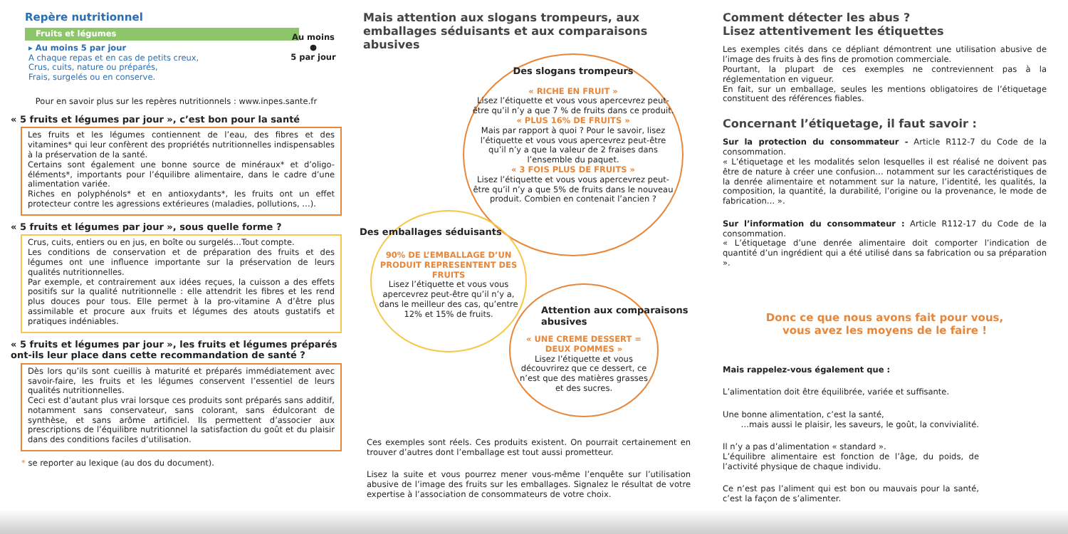Repère nutritionnel
Fruits et légumes
▸ Au moins 5 par jour
A chaque repas et en cas de petits creux,
Crus, cuits, nature ou préparés,
Frais, surgelés ou en conserve.
Au moins
●
5 par jour
Pour en savoir plus sur les repères nutritionnels : www.inpes.sante.fr
« 5 fruits et légumes par jour », c’est bon pour la santé
Les fruits et les légumes contiennent de l’eau, des fibres et des vitamines* qui leur confèrent des propriétés nutritionnelles indispensables à la préservation de la santé.
Certains sont également une bonne source de minéraux* et d’oligo-éléments*, importants pour l’équilibre alimentaire, dans le cadre d’une alimentation variée.
Riches en polyphénols* et en antioxydants*, les fruits ont un effet protecteur contre les agressions extérieures (maladies, pollutions, …).
« 5 fruits et légumes par jour », sous quelle forme ?
Crus, cuits, entiers ou en jus, en boîte ou surgelés…Tout compte.
Les conditions de conservation et de préparation des fruits et des légumes ont une influence importante sur la préservation de leurs qualités nutritionnelles.
Par exemple, et contrairement aux idées reçues, la cuisson a des effets positifs sur la qualité nutritionnelle : elle attendrit les fibres et les rend plus douces pour tous. Elle permet à la pro-vitamine A d’être plus assimilable et procure aux fruits et légumes des atouts gustatifs et pratiques indéniables.
« 5 fruits et légumes par jour », les fruits et légumes préparés ont-ils leur place dans cette recommandation de santé ?
Dès lors qu’ils sont cueillis à maturité et préparés immédiatement avec savoir-faire, les fruits et les légumes conservent l’essentiel de leurs qualités nutritionnelles.
Ceci est d’autant plus vrai lorsque ces produits sont préparés sans additif, notamment sans conservateur, sans colorant, sans édulcorant de synthèse, et sans arôme artificiel. Ils permettent d’associer aux prescriptions de l’équilibre nutritionnel la satisfaction du goût et du plaisir dans des conditions faciles d’utilisation.
* se reporter au lexique (au dos du document).
Mais attention aux slogans trompeurs, aux emballages séduisants et aux comparaisons abusives
Des slogans trompeurs
« RICHE EN FRUIT »
Lisez l’étiquette et vous vous apercevrez peut-être qu’il n’y a que 7 % de fruits dans ce produit.
« PLUS 16% DE FRUITS »
Mais par rapport à quoi ? Pour le savoir, lisez l’étiquette et vous vous apercevrez peut-être qu’il n’y a que la valeur de 2 fraises dans l’ensemble du paquet.
« 3 FOIS PLUS DE FRUITS »
Lisez l’étiquette et vous vous apercevrez peut-être qu’il n’y a que 5% de fruits dans le nouveau produit. Combien en contenait l’ancien ?
90% DE L’EMBALLAGE D’UN PRODUIT REPRESENTENT DES FRUITS
Lisez l’étiquette et vous vous apercevrez peut-être qu’il n’y a, dans le meilleur des cas, qu’entre 12% et 15% de fruits.
Des emballages séduisants
« UNE CREME DESSERT = DEUX POMMES »
Lisez l’étiquette et vous découvrirez que ce dessert, ce n’est que des matières grasses et des sucres.
Attention aux comparaisons abusives
Ces exemples sont réels. Ces produits existent. On pourrait certainement en trouver d’autres dont l’emballage est tout aussi prometteur.
Lisez la suite et vous pourrez mener vous-même l’enquête sur l’utilisation abusive de l’image des fruits sur les emballages. Signalez le résultat de votre expertise à l’association de consommateurs de votre choix.
Comment détecter les abus ?
Lisez attentivement les étiquettes
Les exemples cités dans ce dépliant démontrent une utilisation abusive de l’image des fruits à des fins de promotion commerciale.
Pourtant, la plupart de ces exemples ne contreviennent pas à la réglementation en vigueur.
En fait, sur un emballage, seules les mentions obligatoires de l’étiquetage constituent des références fiables.
Concernant l’étiquetage, il faut savoir :
Sur la protection du consommateur - Article R112-7 du Code de la consommation.
« L’étiquetage et les modalités selon lesquelles il est réalisé ne doivent pas être de nature à créer une confusion… notamment sur les caractéristiques de la denrée alimentaire et notamment sur la nature, l’identité, les qualités, la composition, la quantité, la durabilité, l’origine ou la provenance, le mode de fabrication… ».
Sur l’information du consommateur : Article R112-17 du Code de la consommation.
« L’étiquetage d’une denrée alimentaire doit comporter l’indication de quantité d’un ingrédient qui a été utilisé dans sa fabrication ou sa préparation ».
Donc ce que nous avons fait pour vous,
vous avez les moyens de le faire !
Mais rappelez-vous également que :
L’alimentation doit être équilibrée, variée et suffisante.
Une bonne alimentation, c’est la santé,
…mais aussi le plaisir, les saveurs, le goût, la convivialité.
Il n’y a pas d’alimentation « standard ».
L’équilibre alimentaire est fonction de l’âge, du poids, de l’activité physique de chaque individu.
Ce n’est pas l’aliment qui est bon ou mauvais pour la santé, c’est la façon de s’alimenter.